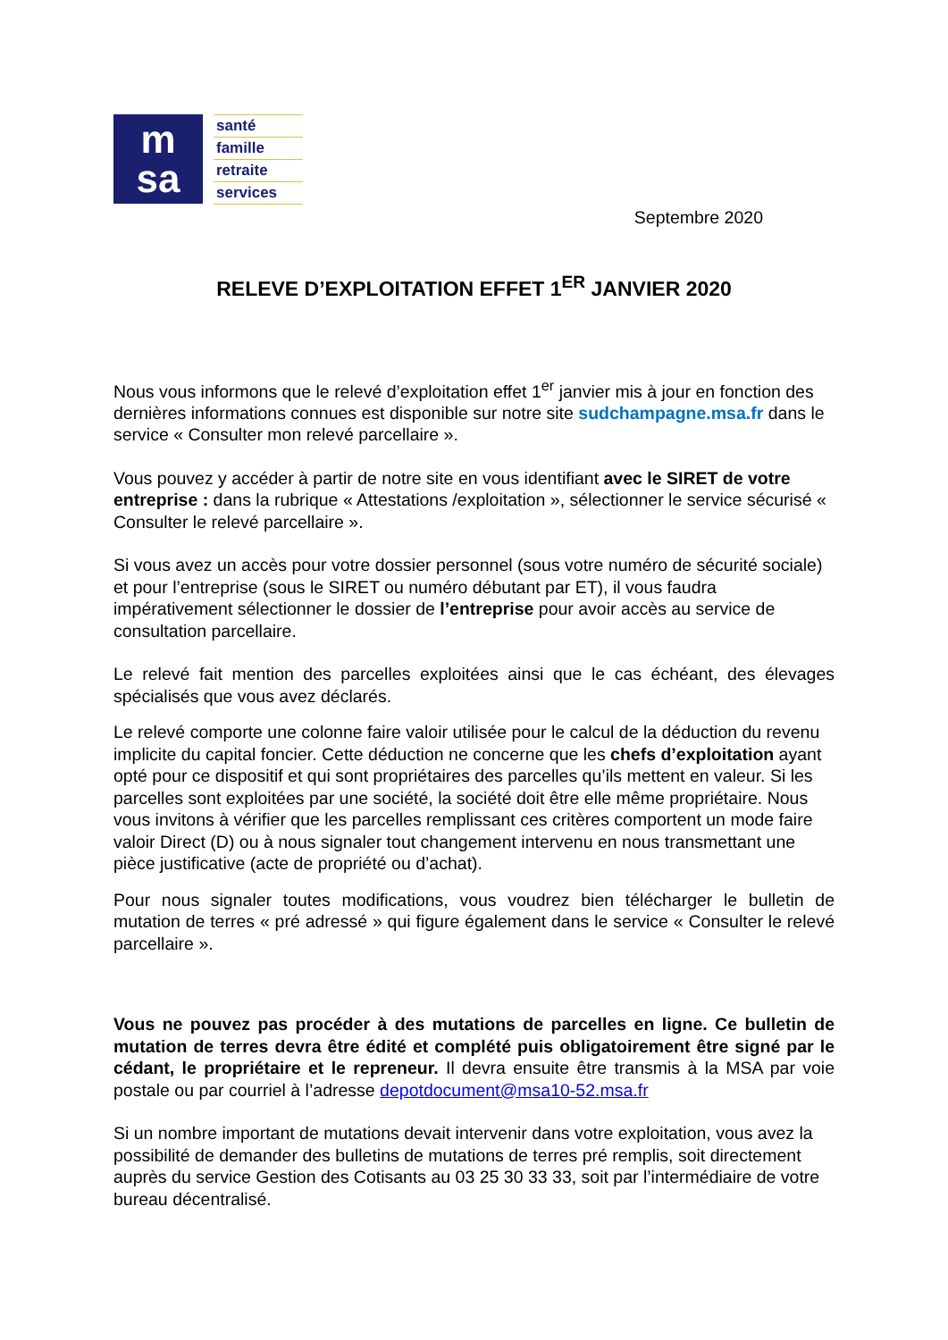m
sa
santé
famille
retraite
services
Septembre 2020
RELEVE D’EXPLOITATION EFFET 1<sup>ER</sup> JANVIER 2020
Nous vous informons que le relevé d’exploitation effet 1<sup>er</sup> janvier mis à jour en fonction des dernières informations connues est disponible sur notre site sudchampagne.msa.fr dans le service « Consulter mon relevé parcellaire ».
Vous pouvez y accéder à partir de notre site en vous identifiant avec le SIRET de votre entreprise : dans la rubrique « Attestations /exploitation », sélectionner le service sécurisé « Consulter le relevé parcellaire ».
Si vous avez un accès pour votre dossier personnel (sous votre numéro de sécurité sociale) et pour l’entreprise (sous le SIRET ou numéro débutant par ET), il vous faudra impérativement sélectionner le dossier de l’entreprise pour avoir accès au service de consultation parcellaire.
Le relevé fait mention des parcelles exploitées ainsi que le cas échéant, des élevages spécialisés que vous avez déclarés.
Le relevé comporte une colonne faire valoir utilisée pour le calcul de la déduction du revenu implicite du capital foncier. Cette déduction ne concerne que les chefs d’exploitation ayant opté pour ce dispositif et qui sont propriétaires des parcelles qu’ils mettent en valeur. Si les parcelles sont exploitées par une société, la société doit être elle même propriétaire. Nous vous invitons à vérifier que les parcelles remplissant ces critères comportent un mode faire valoir Direct (D) ou à nous signaler tout changement intervenu en nous transmettant une pièce justificative (acte de propriété ou d’achat).
Pour nous signaler toutes modifications, vous voudrez bien télécharger le bulletin de mutation de terres « pré adressé » qui figure également dans le service « Consulter le relevé parcellaire ».
Vous ne pouvez pas procéder à des mutations de parcelles en ligne. Ce bulletin de mutation de terres devra être édité et complété puis obligatoirement être signé par le cédant, le propriétaire et le repreneur. Il devra ensuite être transmis à la MSA par voie postale ou par courriel à l’adresse depotdocument@msa10-52.msa.fr
Si un nombre important de mutations devait intervenir dans votre exploitation, vous avez la possibilité de demander des bulletins de mutations de terres pré remplis, soit directement auprès du service Gestion des Cotisants au 03 25 30 33 33, soit par l’intermédiaire de votre bureau décentralisé.